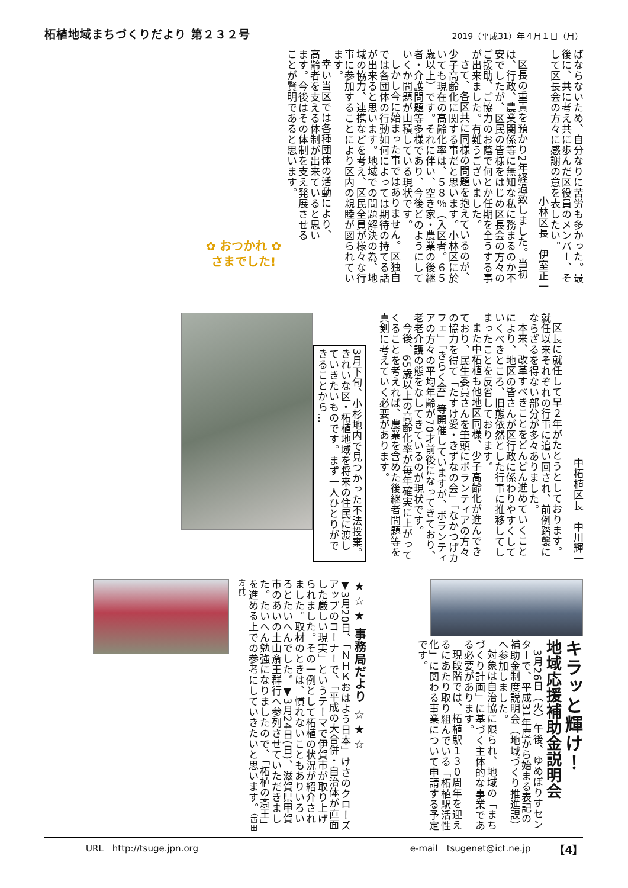柘植地域まちづくりだより 第２３２号 2019（平成31）年４月１日（月）
ばならないため、自分なりに苦労も多かった。最後に、共に考え共に歩んだ区役員のメンバー、そして区長会の方々に感謝の意を表したい。
小林区長　伊室正一
区長の重責を預かり2年経過致しました。当初は、行政、農業関係等に無知な私に務まるのか不安でしたが、区民の皆様をはじめ区長会の方々のご援助、ご協力のお蔭で何とか任期を全うする事が出来ました。有難うございました。
さて、各区共に同様の問題を抱えているのが、少子高齢化に関する事だと思います。小林区に於いても現在の高齢化率は、５８％（入区者。６５歳以上）です。それに伴い、空き家・農業の後継者・介護問題等多様であり、今後どのようにしていくか問題が山積している現状です。
しかし今に始まった事ではありません。区独自では各団体の行動如何によっては期待の持てる話が出来ると思います。地域での問題解決の為、地域の協力、連携などを考え、区民全員が様々な行事に参加することにより区内の親睦が図られています。
幸い当区では各種団体の活動により、高齢者を支える体制が出来ていると思います。今後はその体制を支え発展させることが賢明であると思います。
✿ おつかれ ✿
さまでした!
中柘植区長　中川輝一
区長に就任して早２年がたとうとしております。就任以来それぞれの行事に追い回され、前例踏襲にならざるを得ない部分が多々ありました。
本来、改革すべきことをどんどん進めていくことにより、地区の皆さんが区行政に係わりやすくしていくべきところ、旧態依然とした行事に推移してしまったことを反省しております。
また中柘植も他地区同様、少子高齢化が進んできており、民生委員さんを筆頭にボランティアの方々の協力を得て「たすけ愛・きずなの会」「なかつげカフェ」「きらく会」等開催していますが、ボランティアの方々の平均年齢が70才前後になってきており、老老介護の態をなしてきているのが現状です。
今後、65歳以上の高齢化率が毎年確実に上がってくることを考えれば、農業を含めた後継者問題等を真剣に考えていく必要があります。
3月下旬、小杉地内で見つかった不法投棄。きれいな区・柘植地域を将来の住民に渡していきたいものです。まず一人ひとりができることから…
キラッと輝け！
地域応援補助金説明会
3月26日（火）午後、ゆめぽりすセンターで、平成31年度から始まる表記の補助金制度説明会（地域づくり推進課）へ参加しました。
対象は自治協に限られ、地域の「まちづくり計画」に基づく主体的な事業である必要があります。
現段階では、柘植駅１３０周年を迎えるにあたり取り組んでいる「柘植駅活性化」に関わる事業について申請する予定です。
★☆★ 事務局だより ☆★☆
▼3月20日、「ＮＨＫおはよう日本」けさのクローズアップのコーナーで、「平成の大合併・自治体が直面した厳しい現実」というテーマで伊賀市が取り上げられました。その一例として柘植の状況が紹介されました。取材のときは、慣れないこともありいろいろとたいへんでした。▼3月24日(日)、滋賀県甲賀市のあいの土山斎王群行へ参列させていただきました。たいへん勉強になりましたので、「柘植の斎王」を進める上での参考にしていきたいと思います。（西田方計）
URL　http://tsuge.jpn.org e-mail　tsugenet@ict.ne.jp 【4】